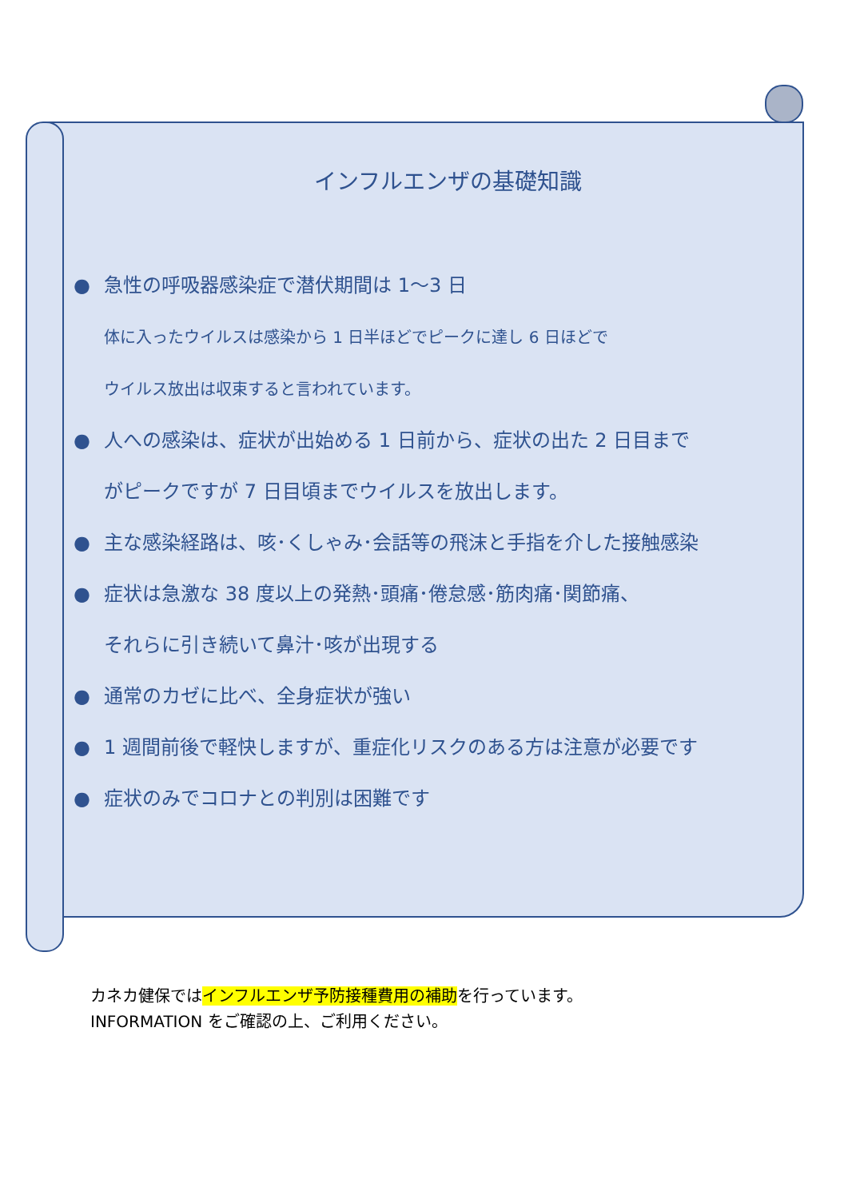インフルエンザの基礎知識
● 急性の呼吸器感染症で潜伏期間は 1～3 日
体に入ったウイルスは感染から 1 日半ほどでピークに達し 6 日ほどで
ウイルス放出は収束すると言われています。
● 人への感染は、症状が出始める 1 日前から、症状の出た 2 日目まで
がピークですが 7 日目頃までウイルスを放出します。
● 主な感染経路は、咳･くしゃみ･会話等の飛沫と手指を介した接触感染
● 症状は急激な 38 度以上の発熱･頭痛･倦怠感･筋肉痛･関節痛、
それらに引き続いて鼻汁･咳が出現する
● 通常のカゼに比べ、全身症状が強い
● 1 週間前後で軽快しますが、重症化リスクのある方は注意が必要です
● 症状のみでコロナとの判別は困難です
カネカ健保ではインフルエンザ予防接種費用の補助を行っています。
INFORMATION をご確認の上、ご利用ください。